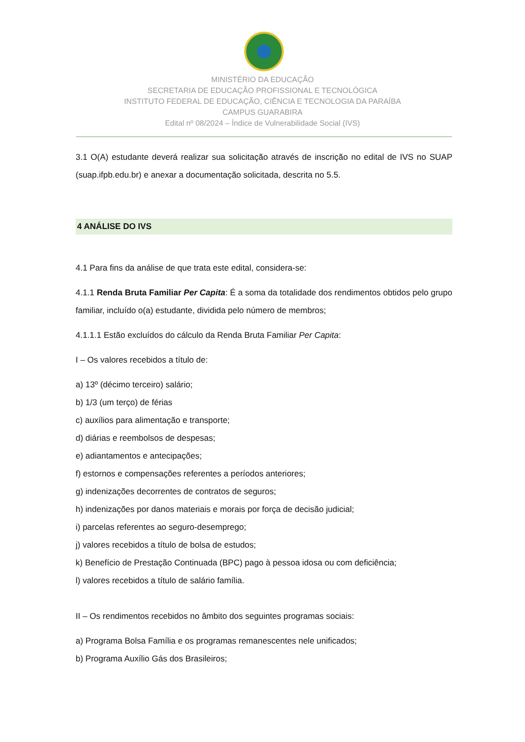MINISTÉRIO DA EDUCAÇÃO
SECRETARIA DE EDUCAÇÃO PROFISSIONAL E TECNOLÓGICA
INSTITUTO FEDERAL DE EDUCAÇÃO, CIÊNCIA E TECNOLOGIA DA PARAÍBA
CAMPUS GUARABIRA
Edital nº 08/2024 – Índice de Vulnerabilidade Social (IVS)
3.1 O(A) estudante deverá realizar sua solicitação através de inscrição no edital de IVS no SUAP (suap.ifpb.edu.br) e anexar a documentação solicitada, descrita no 5.5.
4 ANÁLISE DO IVS
4.1 Para fins da análise de que trata este edital, considera-se:
4.1.1 Renda Bruta Familiar Per Capita: É a soma da totalidade dos rendimentos obtidos pelo grupo familiar, incluído o(a) estudante, dividida pelo número de membros;
4.1.1.1 Estão excluídos do cálculo da Renda Bruta Familiar Per Capita:
I – Os valores recebidos a título de:
a) 13º (décimo terceiro) salário;
b) 1/3 (um terço) de férias
c) auxílios para alimentação e transporte;
d) diárias e reembolsos de despesas;
e) adiantamentos e antecipações;
f) estornos e compensações referentes a períodos anteriores;
g) indenizações decorrentes de contratos de seguros;
h) indenizações por danos materiais e morais por força de decisão judicial;
i) parcelas referentes ao seguro-desemprego;
j) valores recebidos a título de bolsa de estudos;
k) Benefício de Prestação Continuada (BPC) pago à pessoa idosa ou com deficiência;
l) valores recebidos a título de salário família.
II – Os rendimentos recebidos no âmbito dos seguintes programas sociais:
a) Programa Bolsa Família e os programas remanescentes nele unificados;
b) Programa Auxílio Gás dos Brasileiros;